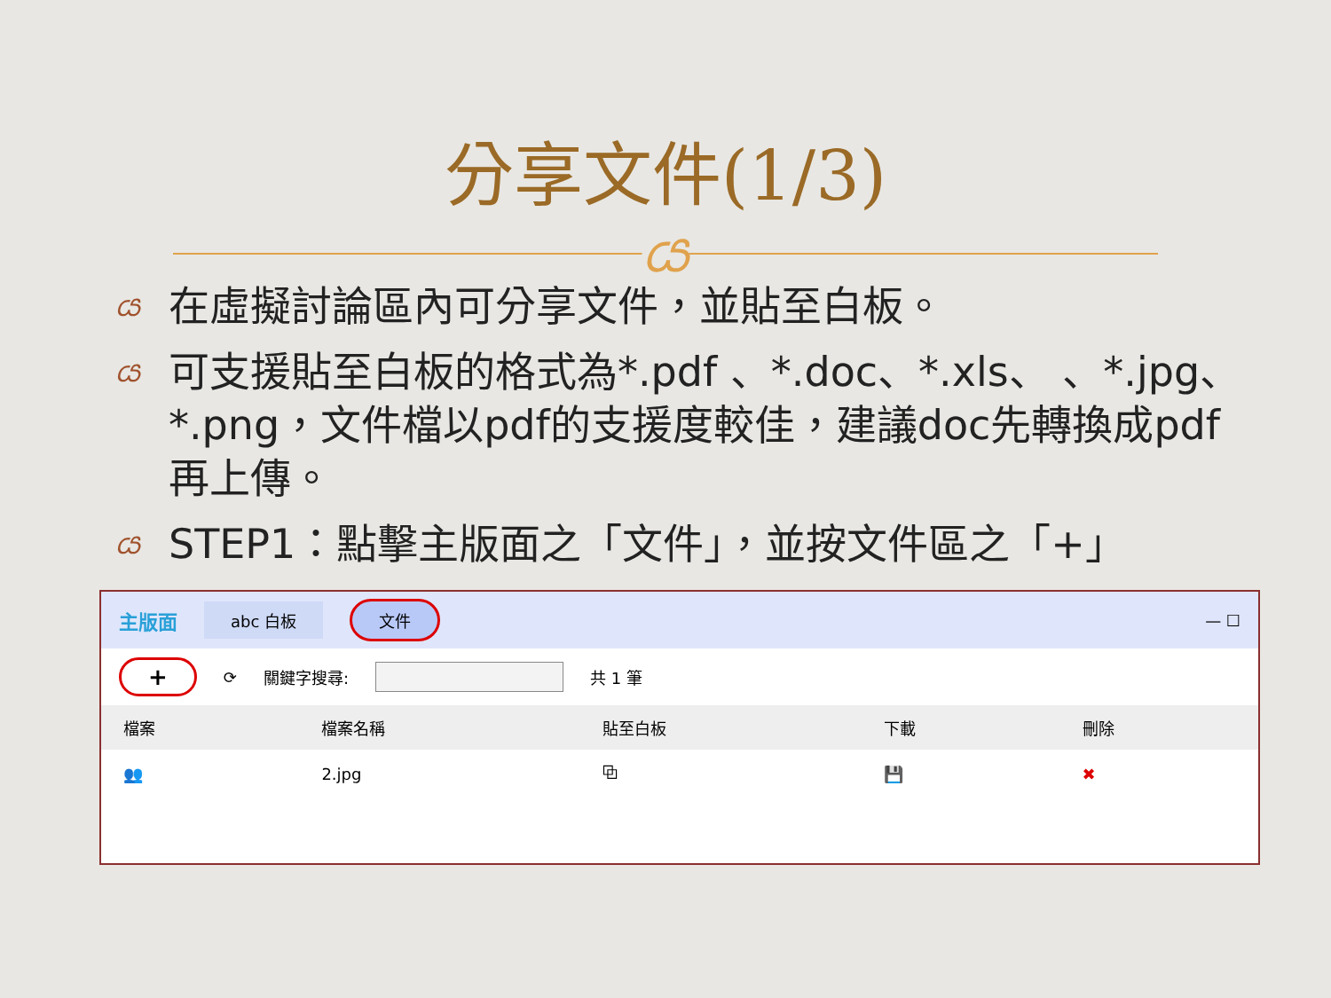分享文件(1/3)
ය
ය 在虛擬討論區內可分享文件，並貼至白板。
ය 可支援貼至白板的格式為*.pdf 、*.doc、*.xls、 、*.jpg、*.png，文件檔以pdf的支援度較佳，建議doc先轉換成pdf再上傳。
ය STEP1：點擊主版面之「文件」，並按文件區之「+」
主版面 abc 白板 文件 — ☐
+ ⟳ 關鍵字搜尋: 共 1 筆
| 檔案 | 檔案名稱 | 貼至白板 | 下載 | 刪除 |
| --- | --- | --- | --- | --- |
| 👥 | 2.jpg | ⧉ | 💾 | ✖ |